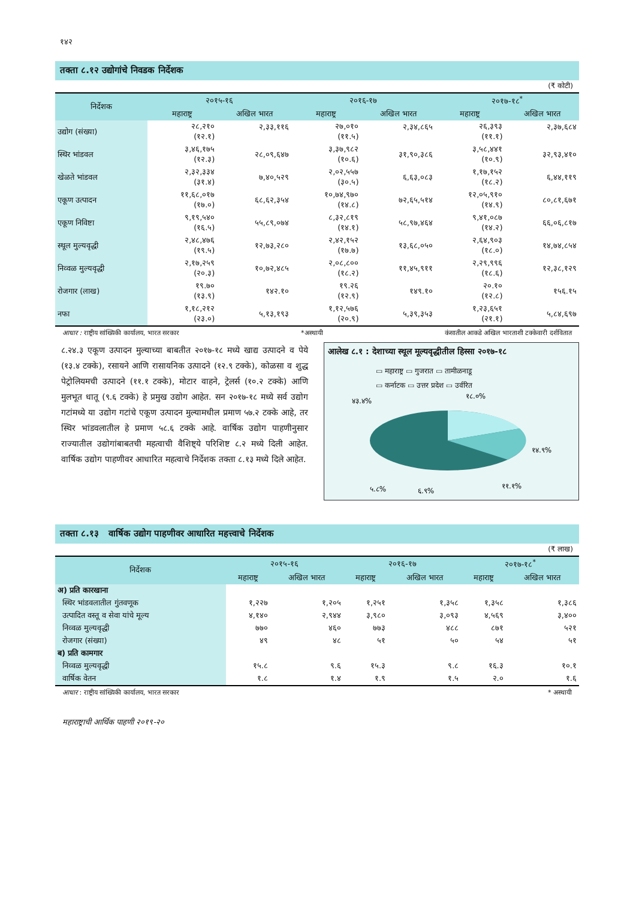१४२
तक्ता ८.१२ उद्योगांचे निवडक निर्देशक
(₹ कोटी)
| निर्देशक | २०१५-१६ | | २०१६-१७ | | २०१७-१८<sup>*</sup> | |
| --- | --- | --- | --- | --- | --- | --- |
| | महाराष्ट्र | अखिल भारत | महाराष्ट्र | अखिल भारत | महाराष्ट्र | अखिल भारत |
| उद्योग (संख्या) | २८,२१० (१२.१) | २,३३,११६ | २७,०१० (११.५) | २,३४,८६५ | २६,३९३ (११.१) | २,३७,६८४ |
| स्थिर भांडवल | ३,४६,१७५ (१२.३) | २८,०९,६४७ | ३,३७,९८२ (१०.६) | ३१,९०,३८६ | ३,५८,४४१ (१०.९) | ३२,९३,४१० |
| खेळते भांडवल | २,३२,३३४ (३१.४) | ७,४०,५२९ | २,०२,५५७ (३०.५) | ६,६३,०८३ | १,१७,१५२ (१८.२) | ६,४४,११९ |
| एकूण उत्पादन | ११,६८,०१७ (१७.०) | ६८,६२,३५४ | १०,७४,९७० (१४.८) | ७२,६५,५१४ | १२,०५,९१० (१४.९) | ८०,८१,६७१ |
| एकूण निविष्टा | ९,१९,५४० (१६.५) | ५५,८९,०७४ | ८,३२,८१९ (१४.१) | ५८,९७,४६४ | ९,४१,०८७ (१४.२) | ६६,०६,८१७ |
| स्थूल मुल्यवृद्धी | २,४८,४७६ (१९.५) | १२,७३,२८० | २,४२,१५२ (१७.७) | १३,६८,०५० | २,६४,९०३ (१८.०) | १४,७४,८५४ |
| निव्वळ मुल्यवृद्धी | २,१७,२५९ (२०.३) | १०,७२,४८५ | २,०८,८०० (१८.२) | ११,४५,९११ | २,२९,९९६ (१८.६) | १२,३८,१२९ |
| रोजगार (लाख) | १९.७० (१३.९) | १४२.१० | १९.२६ (१२.९) | १४९.१० | २०.१० (१२.८) | १५६.१५ |
| नफा | १,१८,२१२ (२३.०) | ५,१३,१९३ | १,१२,५७६ (२०.९) | ५,३९,३५३ | १,२३,६५१ (२१.१) | ५,८४,६९७ |
आधार : राष्ट्रीय सांख्यिकी कार्यालय, भारत सरकार *अस्थायी कंसातील आकडे अखिल भारताशी टक्केवारी दर्शवितात
८.२४.३ एकूण उत्पादन मुल्याच्या बाबतीत २०१७-१८ मध्ये खाद्य उत्पादने व पेये (१३.४ टक्के), रसायने आणि रासायनिक उत्पादने (१२.९ टक्के), कोळसा व शुद्ध पेट्रोलियमची उत्पादने (११.१ टक्के), मोटार वाहने, ट्रेलर्स (१०.२ टक्के) आणि मुलभूत धातू (९.६ टक्के) हे प्रमुख उद्योग आहेत. सन २०१७-१८ मध्ये सर्व उद्योग गटांमध्ये या उद्योग गटांचे एकूण उत्पादन मुल्यामधील प्रमाण ५७.२ टक्के आहे, तर स्थिर भांडवलातील हे प्रमाण ५८.६ टक्के आहे. वार्षिक उद्योग पाहणीनुसार राज्यातील उद्योगांबाबतची महत्वाची वैशिष्ट्ये परिशिष्ट ८.२ मध्ये दिली आहेत. वार्षिक उद्योग पाहणीवर आधारित महत्वाचे निर्देशक तक्ता ८.१३ मध्ये दिले आहेत.
आलेख ८.१ : देशाच्या स्थूल मूल्यवृद्धीतील हिस्सा २०१७-१८
▭ महाराष्ट्र ▭ गुजरात ▭ तामीळनाडू
▭ कर्नाटक ▭ उत्तर प्रदेश ▭ उर्वरित
४३.४%
१८.०%
१४.९%
११.१%
६.९%
५.८%
तक्ता ८.१३ वार्षिक उद्योग पाहणीवर आधारित महत्त्वाचे निर्देशक
(₹ लाख)
| निर्देशक | २०१५-१६ | | २०१६-१७ | | २०१७-१८<sup>*</sup> | |
| --- | --- | --- | --- | --- | --- | --- |
| | महाराष्ट्र | अखिल भारत | महाराष्ट्र | अखिल भारत | महाराष्ट्र | अखिल भारत |
| अ) प्रति कारखाना | | | | | | |
| स्थिर भांडवलातील गुंतवणूक | १,२२७ | १,२०५ | १,२५१ | १,३५८ | १,३५८ | १,३८६ |
| उत्पादित वस्तू व सेवा यांचे मूल्य | ४,१४० | २,९४४ | ३,९८० | ३,०९३ | ४,५६९ | ३,४०० |
| निव्वळ मुल्यवृद्धी | ७७० | ४६० | ७७३ | ४८८ | ८७१ | ५२१ |
| रोजगार (संख्या) | ४९ | ४८ | ५१ | ५० | ५४ | ५१ |
| ब) प्रति कामगार | | | | | | |
| निव्वळ मुल्यवृद्धी | १५.८ | ९.६ | १५.३ | ९.८ | १६.३ | १०.१ |
| वार्षिक वेतन | १.८ | १.४ | १.९ | १.५ | २.० | १.६ |
आधार : राष्ट्रीय सांख्यिकी कार्यालय, भारत सरकार * अस्थायी
महाराष्ट्राची आर्थिक पाहणी २०१९-२०